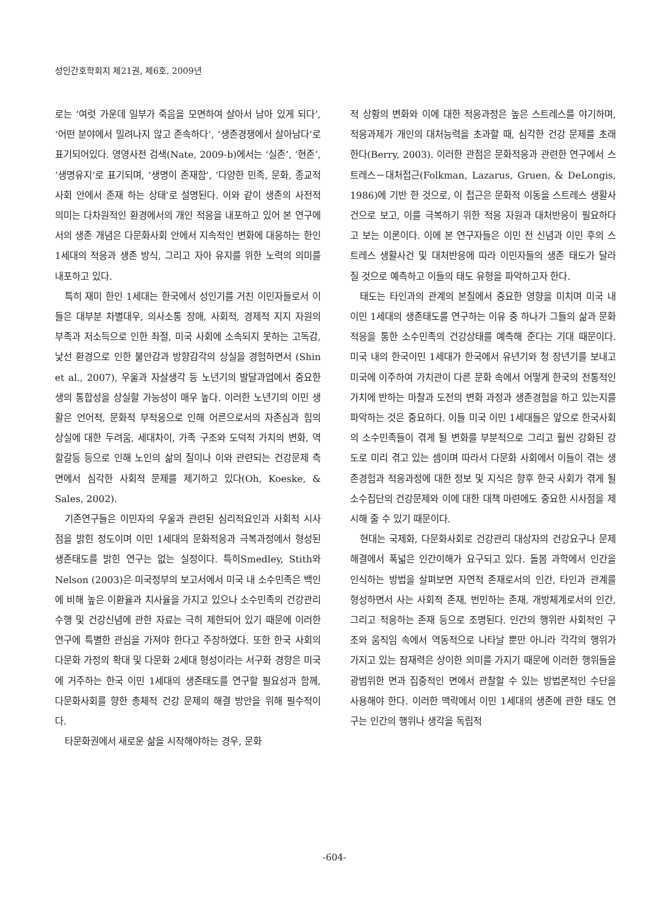성인간호학회지 제21권, 제6호, 2009년
로는 ‘여럿 가운데 일부가 죽음을 모면하여 살아서 남아 있게 되다’, ‘어떤 분야에서 밀려나지 않고 존속하다’, ‘생존경쟁에서 살아남다’로 표기되어있다. 영영사전 검색(Nate, 2009-b)에서는 ‘실존’, ‘현존’, ‘생명유지’로 표기되며, ‘생명이 존재함’, ‘다양한 민족, 문화, 종교적 사회 안에서 존재 하는 상태’로 설명된다. 이와 같이 생존의 사전적 의미는 다차원적인 환경에서의 개인 적응을 내포하고 있어 본 연구에서의 생존 개념은 다문화사회 안에서 지속적인 변화에 대응하는 한인 1세대의 적응과 생존 방식, 그리고 자아 유지를 위한 노력의 의미를 내포하고 있다.
특히 재미 한인 1세대는 한국에서 성인기를 거친 이민자들로서 이들은 대부분 차별대우, 의사소통 장애, 사회적, 경제적 지지 자원의 부족과 저소득으로 인한 좌절, 미국 사회에 소속되지 못하는 고독감, 낯선 환경으로 인한 불안감과 방향감각의 상실을 경험하면서 (Shin et al., 2007), 우울과 자살생각 등 노년기의 발달과업에서 중요한 생의 통합성을 상실할 가능성이 매우 높다. 이러한 노년기의 이민 생활은 언어적, 문화적 부적응으로 인해 어른으로서의 자존심과 힘의 상실에 대한 두려움, 세대차이, 가족 구조와 도덕적 가치의 변화, 역할갈등 등으로 인해 노인의 삶의 질이나 이와 관련되는 건강문제 측면에서 심각한 사회적 문제를 제기하고 있다(Oh, Koeske, & Sales, 2002).
기존연구들은 이민자의 우울과 관련된 심리적요인과 사회적 시사점을 밝힌 정도이며 이민 1세대의 문화적응과 극복과정에서 형성된 생존태도를 밝힌 연구는 없는 실정이다. 특히Smedley, Stith와 Nelson (2003)은 미국정부의 보고서에서 미국 내 소수민족은 백인에 비해 높은 이환율과 치사율을 가지고 있으나 소수민족의 건강관리 수행 및 건강신념에 관한 자료는 극히 제한되어 있기 때문에 이러한 연구에 특별한 관심을 가져야 한다고 주장하였다. 또한 한국 사회의 다문화 가정의 확대 및 다문화 2세대 형성이라는 서구화 경향은 미국에 거주하는 한국 이민 1세대의 생존태도를 연구할 필요성과 함께, 다문화사회를 향한 총체적 건강 문제의 해결 방안을 위해 필수적이다.
타문화권에서 새로운 삶을 시작해야하는 경우, 문화
적 상황의 변화와 이에 대한 적응과정은 높은 스트레스를 야기하며, 적응과제가 개인의 대처능력을 초과할 때, 심각한 건강 문제를 초래한다(Berry, 2003). 이러한 관점은 문화적응과 관련한 연구에서 스트레스－대처접근(Folkman, Lazarus, Gruen, & DeLongis, 1986)에 기반 한 것으로, 이 접근은 문화적 이동을 스트레스 생활사건으로 보고, 이를 극복하기 위한 적응 자원과 대처반응이 필요하다고 보는 이론이다. 이에 본 연구자들은 이민 전 신념과 이민 후의 스트레스 생활사건 및 대처반응에 따라 이민자들의 생존 태도가 달라 질 것으로 예측하고 이들의 태도 유형을 파악하고자 한다.
태도는 타인과의 관계의 본질에서 중요한 영향을 미치며 미국 내 이민 1세대의 생존태도를 연구하는 이유 중 하나가 그들의 삶과 문화적응을 통한 소수민족의 건강상태를 예측해 준다는 기대 때문이다. 미국 내의 한국이민 1세대가 한국에서 유년기와 청 장년기를 보내고 미국에 이주하여 가치관이 다른 문화 속에서 어떻게 한국의 전통적인 가치에 반하는 마찰과 도전의 변화 과정과 생존경험을 하고 있는지를 파악하는 것은 중요하다. 이들 미국 이민 1세대들은 앞으로 한국사회의 소수민족들이 겪게 될 변화를 부분적으로 그리고 훨씬 강화된 강도로 미리 겪고 있는 셈이며 따라서 다문화 사회에서 이들이 겪는 생존경험과 적응과정에 대한 정보 및 지식은 향후 한국 사회가 겪게 될 소수집단의 건강문제와 이에 대한 대책 마련에도 중요한 시사점을 제시해 줄 수 있기 때문이다.
현대는 국제화, 다문화사회로 건강관리 대상자의 건강요구나 문제해결에서 폭넓은 인간이해가 요구되고 있다. 돌봄 과학에서 인간을 인식하는 방법을 살펴보면 자연적 존재로서의 인간, 타인과 관계를 형성하면서 사는 사회적 존재, 번민하는 존재, 개방체계로서의 인간, 그리고 적응하는 존재 등으로 조명된다. 인간의 행위란 사회적인 구조와 움직임 속에서 역동적으로 나타날 뿐만 아니라 각각의 행위가 가지고 있는 잠재력은 상이한 의미를 가지기 때문에 이러한 행위들을 광범위한 면과 집중적인 면에서 관찰할 수 있는 방법론적인 수단을 사용해야 한다. 이러한 맥락에서 이민 1세대의 생존에 관한 태도 연구는 인간의 행위나 생각을 독립적
-604-